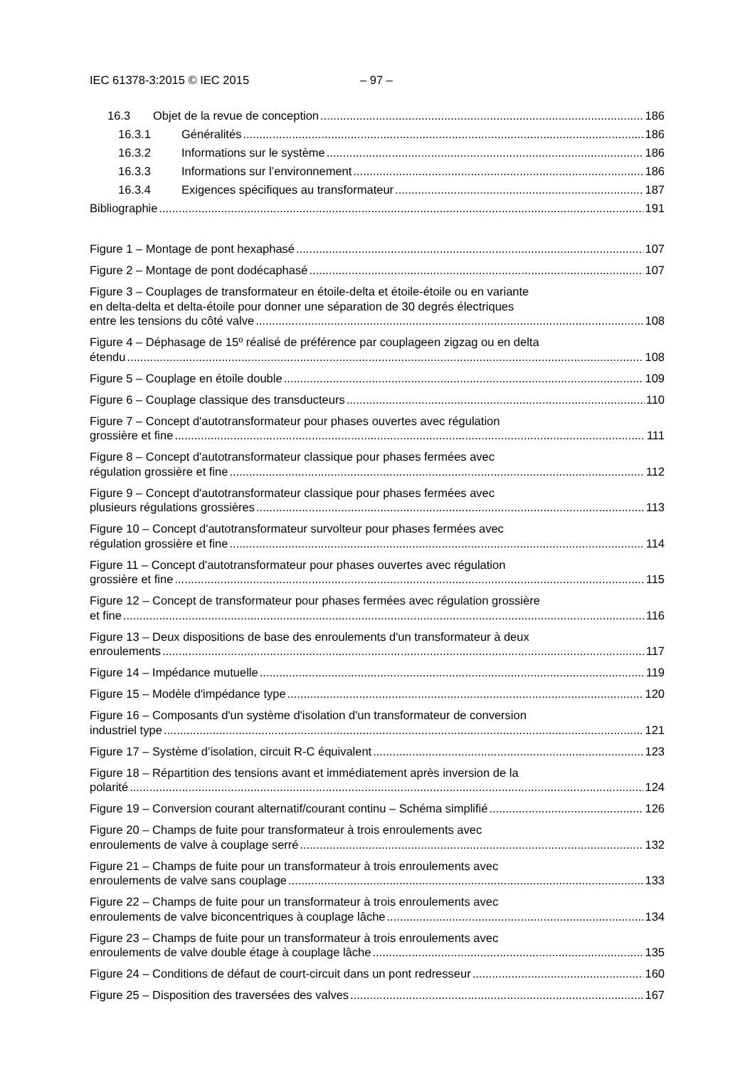IEC 61378-3:2015 © IEC 2015 – 97 –
16.3 Objet de la revue de conception 186
16.3.1 Généralités 186
16.3.2 Informations sur le système 186
16.3.3 Informations sur l’environnement 186
16.3.4 Exigences spécifiques au transformateur 187
Bibliographie 191
Figure 1 – Montage de pont hexaphasé 107
Figure 2 – Montage de pont dodécaphasé 107
Figure 3 – Couplages de transformateur en étoile-delta et étoile-étoile ou en variante
en delta-delta et delta-étoile pour donner une séparation de 30 degrés électriques
entre les tensions du côté valve 108
Figure 4 – Déphasage de 15º réalisé de préférence par couplageen zigzag ou en delta
étendu 108
Figure 5 – Couplage en étoile double 109
Figure 6 – Couplage classique des transducteurs 110
Figure 7 – Concept d'autotransformateur pour phases ouvertes avec régulation
grossière et fine 111
Figure 8 – Concept d'autotransformateur classique pour phases fermées avec
régulation grossière et fine 112
Figure 9 – Concept d'autotransformateur classique pour phases fermées avec
plusieurs régulations grossières 113
Figure 10 – Concept d'autotransformateur survolteur pour phases fermées avec
régulation grossière et fine 114
Figure 11 – Concept d'autotransformateur pour phases ouvertes avec régulation
grossière et fine 115
Figure 12 – Concept de transformateur pour phases fermées avec régulation grossière
et fine 116
Figure 13 – Deux dispositions de base des enroulements d'un transformateur à deux
enroulements 117
Figure 14 – Impédance mutuelle 119
Figure 15 – Modèle d'impédance type 120
Figure 16 – Composants d'un système d'isolation d'un transformateur de conversion
industriel type 121
Figure 17 – Système d’isolation, circuit R-C équivalent 123
Figure 18 – Répartition des tensions avant et immédiatement après inversion de la
polarité 124
Figure 19 – Conversion courant alternatif/courant continu – Schéma simplifié 126
Figure 20 – Champs de fuite pour transformateur à trois enroulements avec
enroulements de valve à couplage serré 132
Figure 21 – Champs de fuite pour un transformateur à trois enroulements avec
enroulements de valve sans couplage 133
Figure 22 – Champs de fuite pour un transformateur à trois enroulements avec
enroulements de valve biconcentriques à couplage lâche 134
Figure 23 – Champs de fuite pour un transformateur à trois enroulements avec
enroulements de valve double étage à couplage lâche 135
Figure 24 – Conditions de défaut de court-circuit dans un pont redresseur 160
Figure 25 – Disposition des traversées des valves 167